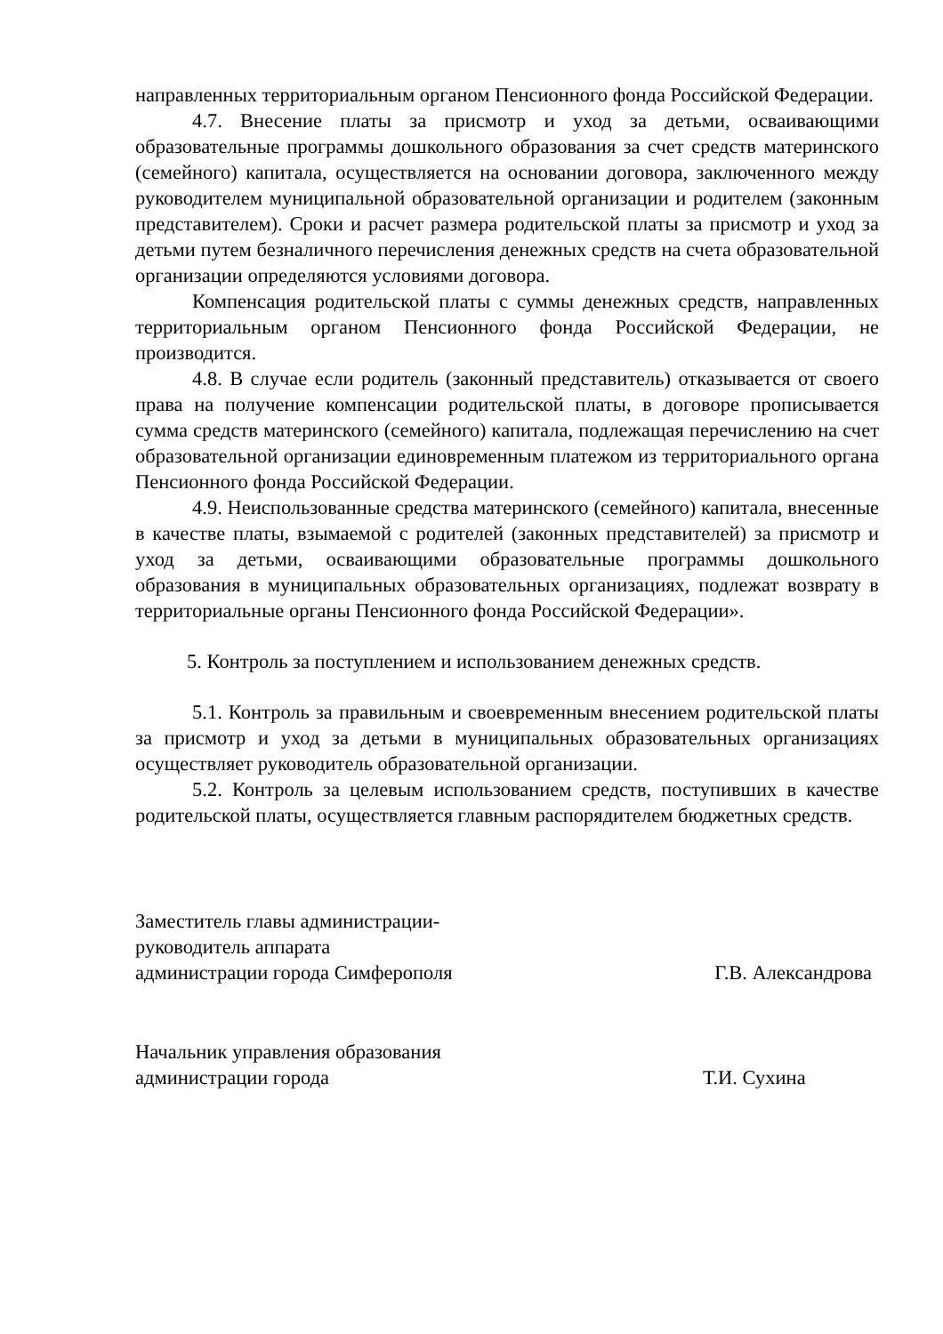направленных территориальным органом Пенсионного фонда Российской Федерации.
4.7. Внесение платы за присмотр и уход за детьми, осваивающими образовательные программы дошкольного образования за счет средств материнского (семейного) капитала, осуществляется на основании договора, заключенного между руководителем муниципальной образовательной организации и родителем (законным представителем). Сроки и расчет размера родительской платы за присмотр и уход за детьми путем безналичного перечисления денежных средств на счета образовательной организации определяются условиями договора.
Компенсация родительской платы с суммы денежных средств, направленных территориальным органом Пенсионного фонда Российской Федерации, не производится.
4.8. В случае если родитель (законный представитель) отказывается от своего права на получение компенсации родительской платы, в договоре прописывается сумма средств материнского (семейного) капитала, подлежащая перечислению на счет образовательной организации единовременным платежом из территориального органа Пенсионного фонда Российской Федерации.
4.9. Неиспользованные средства материнского (семейного) капитала, внесенные в качестве платы, взымаемой с родителей (законных представителей) за присмотр и уход за детьми, осваивающими образовательные программы дошкольного образования в муниципальных образовательных организациях, подлежат возврату в территориальные органы Пенсионного фонда Российской Федерации».
5. Контроль за поступлением и использованием денежных средств.
5.1. Контроль за правильным и своевременным внесением родительской платы за присмотр и уход за детьми в муниципальных образовательных организациях осуществляет руководитель образовательной организации.
5.2. Контроль за целевым использованием средств, поступивших в качестве родительской платы, осуществляется главным распорядителем бюджетных средств.
Заместитель главы администрации-
руководитель аппарата
администрации города Симферополя
Г.В. Александрова
Начальник управления образования
администрации города
Т.И. Сухина